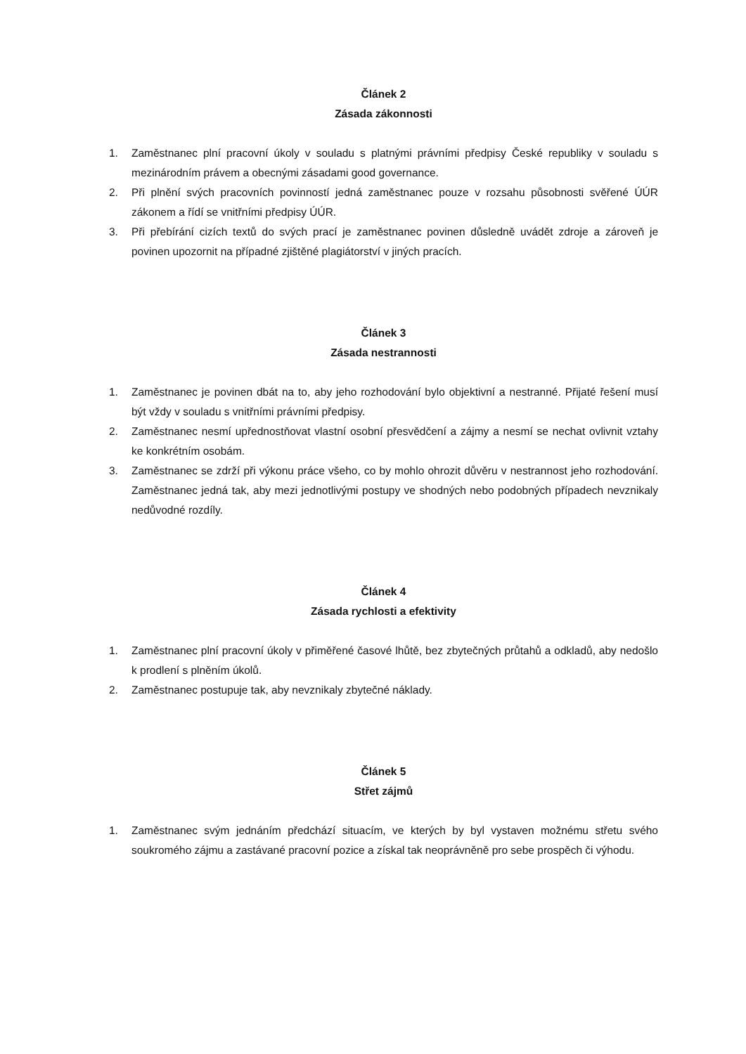Článek 2
Zásada zákonnosti
1. Zaměstnanec plní pracovní úkoly v souladu s platnými právními předpisy České republiky v souladu s mezinárodním právem a obecnými zásadami good governance.
2. Při plnění svých pracovních povinností jedná zaměstnanec pouze v rozsahu působnosti svěřené ÚÚR zákonem a řídí se vnitřními předpisy ÚÚR.
3. Při přebírání cizích textů do svých prací je zaměstnanec povinen důsledně uvádět zdroje a zároveň je povinen upozornit na případné zjištěné plagiátorství v jiných pracích.
Článek 3
Zásada nestrannosti
1. Zaměstnanec je povinen dbát na to, aby jeho rozhodování bylo objektivní a nestranné. Přijaté řešení musí být vždy v souladu s vnitřními právními předpisy.
2. Zaměstnanec nesmí upřednostňovat vlastní osobní přesvědčení a zájmy a nesmí se nechat ovlivnit vztahy ke konkrétním osobám.
3. Zaměstnanec se zdrží při výkonu práce všeho, co by mohlo ohrozit důvěru v nestrannost jeho rozhodování. Zaměstnanec jedná tak, aby mezi jednotlivými postupy ve shodných nebo podobných případech nevznikaly nedůvodné rozdíly.
Článek 4
Zásada rychlosti a efektivity
1. Zaměstnanec plní pracovní úkoly v přiměřené časové lhůtě, bez zbytečných průtahů a odkladů, aby nedošlo k prodlení s plněním úkolů.
2. Zaměstnanec postupuje tak, aby nevznikaly zbytečné náklady.
Článek 5
Střet zájmů
1. Zaměstnanec svým jednáním předchází situacím, ve kterých by byl vystaven možnému střetu svého soukromého zájmu a zastávané pracovní pozice a získal tak neoprávněně pro sebe prospěch či výhodu.